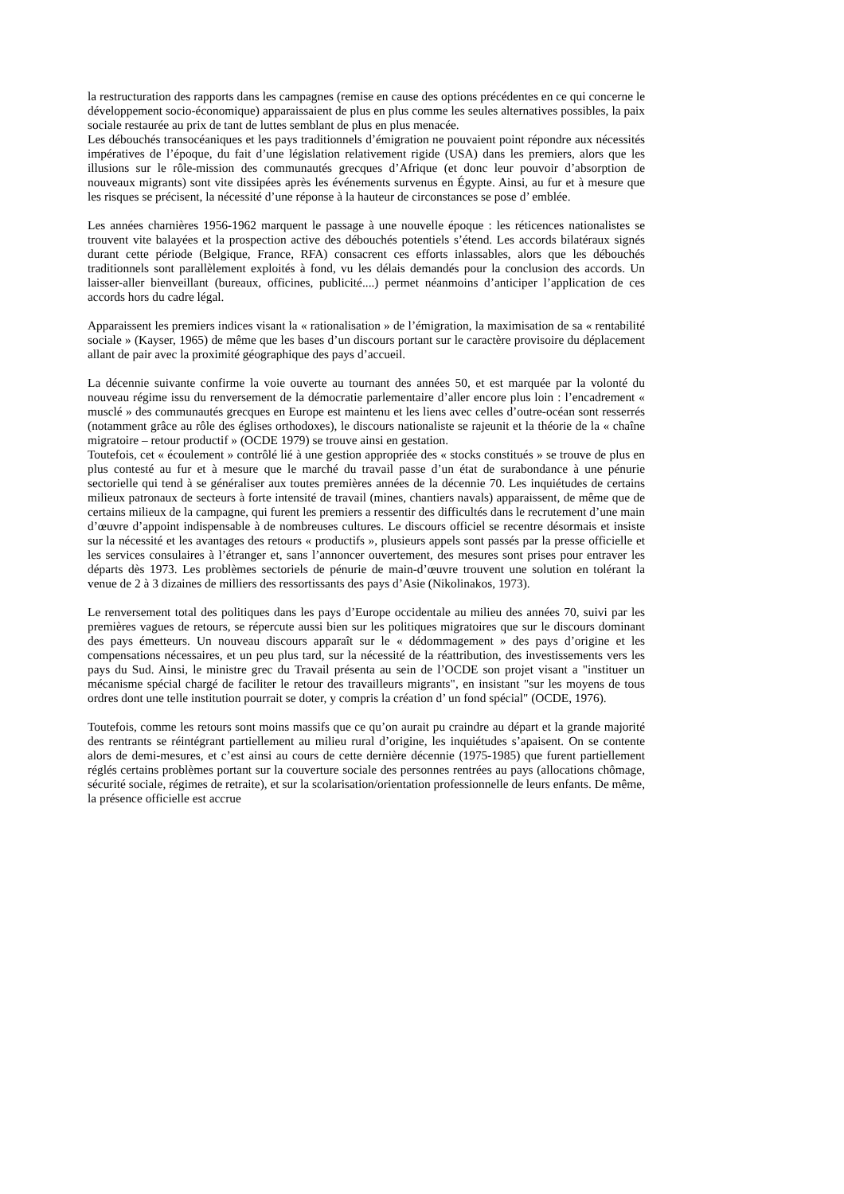la restructuration des rapports dans les campagnes (remise en cause des options précédentes en ce qui concerne le développement socio-économique) apparaissaient de plus en plus comme les seules alternatives possibles, la paix sociale restaurée au prix de tant de luttes semblant de plus en plus menacée.
Les débouchés transocéaniques et les pays traditionnels d’émigration ne pouvaient point répondre aux nécessités impératives de l’époque, du fait d’une législation relativement rigide (USA) dans les premiers, alors que les illusions sur le rôle-mission des communautés grecques d’Afrique (et donc leur pouvoir d’absorption de nouveaux migrants) sont vite dissipées après les événements survenus en Égypte. Ainsi, au fur et à mesure que les risques se précisent, la nécessité d’une réponse à la hauteur de circonstances se pose d’ emblée.
Les années charnières 1956-1962 marquent le passage à une nouvelle époque : les réticences nationalistes se trouvent vite balayées et la prospection active des débouchés potentiels s’étend. Les accords bilatéraux signés durant cette période (Belgique, France, RFA) consacrent ces efforts inlassables, alors que les débouchés traditionnels sont parallèlement exploités à fond, vu les délais demandés pour la conclusion des accords. Un laisser-aller bienveillant (bureaux, officines, publicité....) permet néanmoins d’anticiper l’application de ces accords hors du cadre légal.
Apparaissent les premiers indices visant la « rationalisation » de l’émigration, la maximisation de sa « rentabilité sociale » (Kayser, 1965) de même que les bases d’un discours portant sur le caractère provisoire du déplacement allant de pair avec la proximité géographique des pays d’accueil.
La décennie suivante confirme la voie ouverte au tournant des années 50, et est marquée par la volonté du nouveau régime issu du renversement de la démocratie parlementaire d’aller encore plus loin : l’encadrement « musclé » des communautés grecques en Europe est maintenu et les liens avec celles d’outre-océan sont resserrés (notamment grâce au rôle des églises orthodoxes), le discours nationaliste se rajeunit et la théorie de la « chaîne migratoire – retour productif » (OCDE 1979) se trouve ainsi en gestation.
Toutefois, cet « écoulement » contrôlé lié à une gestion appropriée des « stocks constitués » se trouve de plus en plus contesté au fur et à mesure que le marché du travail passe d’un état de surabondance à une pénurie sectorielle qui tend à se généraliser aux toutes premières années de la décennie 70. Les inquiétudes de certains milieux patronaux de secteurs à forte intensité de travail (mines, chantiers navals) apparaissent, de même que de certains milieux de la campagne, qui furent les premiers a ressentir des difficultés dans le recrutement d’une main d’œuvre d’appoint indispensable à de nombreuses cultures. Le discours officiel se recentre désormais et insiste sur la nécessité et les avantages des retours « productifs », plusieurs appels sont passés par la presse officielle et les services consulaires à l’étranger et, sans l’annoncer ouvertement, des mesures sont prises pour entraver les départs dès 1973. Les problèmes sectoriels de pénurie de main-d’œuvre trouvent une solution en tolérant la venue de 2 à 3 dizaines de milliers des ressortissants des pays d’Asie (Nikolinakos, 1973).
Le renversement total des politiques dans les pays d’Europe occidentale au milieu des années 70, suivi par les premières vagues de retours, se répercute aussi bien sur les politiques migratoires que sur le discours dominant des pays émetteurs. Un nouveau discours apparaît sur le « dédommagement » des pays d’origine et les compensations nécessaires, et un peu plus tard, sur la nécessité de la réattribution, des investissements vers les pays du Sud. Ainsi, le ministre grec du Travail présenta au sein de l’OCDE son projet visant a "instituer un mécanisme spécial chargé de faciliter le retour des travailleurs migrants", en insistant "sur les moyens de tous ordres dont une telle institution pourrait se doter, y compris la création d’ un fond spécial" (OCDE, 1976).
Toutefois, comme les retours sont moins massifs que ce qu’on aurait pu craindre au départ et la grande majorité des rentrants se réintégrant partiellement au milieu rural d’origine, les inquiétudes s’apaisent. On se contente alors de demi-mesures, et c’est ainsi au cours de cette dernière décennie (1975-1985) que furent partiellement réglés certains problèmes portant sur la couverture sociale des personnes rentrées au pays (allocations chômage, sécurité sociale, régimes de retraite), et sur la scolarisation/orientation professionnelle de leurs enfants. De même, la présence officielle est accrue